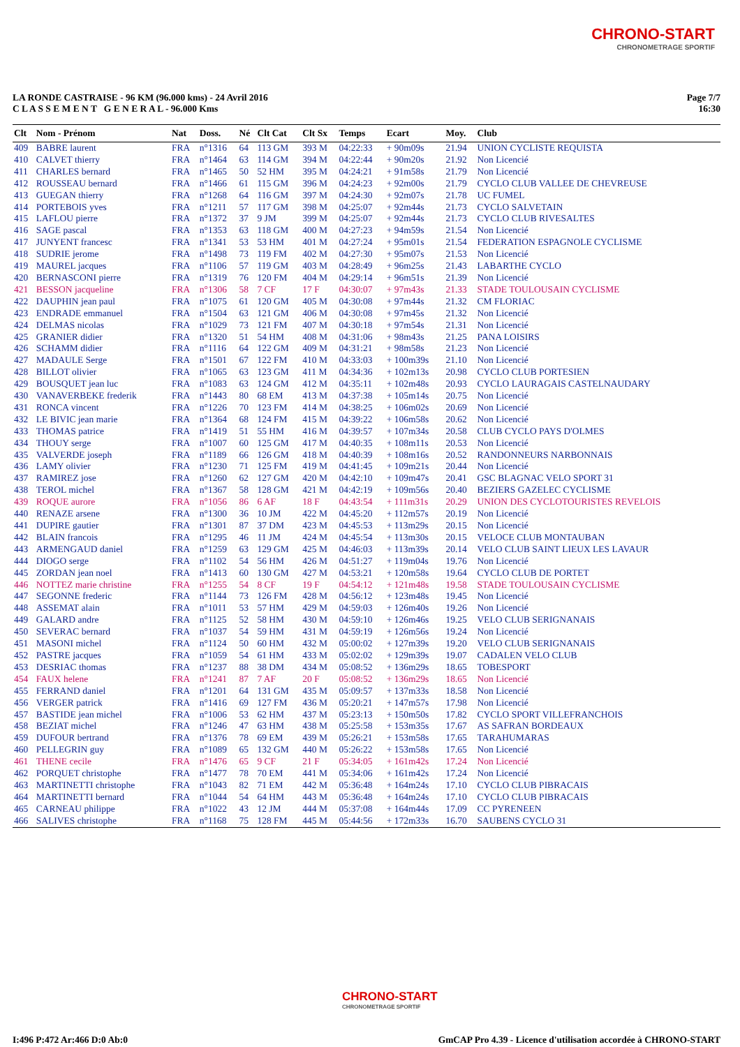CHRONO-START
CHRONOMETRAGE SPORTIF
LA RONDE CASTRAISE - 96 KM (96.000 kms) - 24 Avril 2016
C L A S S E M E N T G E N E R A L - 96.000 Kms
Page 7/7
16:30
| Clt | Nom - Prénom | Nat | Doss. | Né | Clt Cat | Clt Sx | Temps | Ecart | Moy. | Club |
| --- | --- | --- | --- | --- | --- | --- | --- | --- | --- | --- |
| 409 | BABRE laurent | FRA | n°1316 | 64 | 113 GM | 393 M | 04:22:33 | + 90m09s | 21.94 | UNION CYCLISTE REQUISTA |
| 410 | CALVET thierry | FRA | n°1464 | 63 | 114 GM | 394 M | 04:22:44 | + 90m20s | 21.92 | Non Licencié |
| 411 | CHARLES bernard | FRA | n°1465 | 50 | 52 HM | 395 M | 04:24:21 | + 91m58s | 21.79 | Non Licencié |
| 412 | ROUSSEAU bernard | FRA | n°1466 | 61 | 115 GM | 396 M | 04:24:23 | + 92m00s | 21.79 | CYCLO CLUB VALLEE DE CHEVREUSE |
| 413 | GUEGAN thierry | FRA | n°1268 | 64 | 116 GM | 397 M | 04:24:30 | + 92m07s | 21.78 | UC FUMEL |
| 414 | PORTEBOIS yves | FRA | n°1211 | 57 | 117 GM | 398 M | 04:25:07 | + 92m44s | 21.73 | CYCLO SALVETAIN |
| 415 | LAFLOU pierre | FRA | n°1372 | 37 | 9 JM | 399 M | 04:25:07 | + 92m44s | 21.73 | CYCLO CLUB RIVESALTES |
| 416 | SAGE pascal | FRA | n°1353 | 63 | 118 GM | 400 M | 04:27:23 | + 94m59s | 21.54 | Non Licencié |
| 417 | JUNYENT francesc | FRA | n°1341 | 53 | 53 HM | 401 M | 04:27:24 | + 95m01s | 21.54 | FEDERATION ESPAGNOLE CYCLISME |
| 418 | SUDRIE jerome | FRA | n°1498 | 73 | 119 FM | 402 M | 04:27:30 | + 95m07s | 21.53 | Non Licencié |
| 419 | MAUREL jacques | FRA | n°1106 | 57 | 119 GM | 403 M | 04:28:49 | + 96m25s | 21.43 | LABARTHE CYCLO |
| 420 | BERNASCONI pierre | FRA | n°1319 | 76 | 120 FM | 404 M | 04:29:14 | + 96m51s | 21.39 | Non Licencié |
| 421 | BESSON jacqueline | FRA | n°1306 | 58 | 7 CF | 17 F | 04:30:07 | + 97m43s | 21.33 | STADE TOULOUSAIN CYCLISME |
| 422 | DAUPHIN jean paul | FRA | n°1075 | 61 | 120 GM | 405 M | 04:30:08 | + 97m44s | 21.32 | CM FLORIAC |
| 423 | ENDRADE emmanuel | FRA | n°1504 | 63 | 121 GM | 406 M | 04:30:08 | + 97m45s | 21.32 | Non Licencié |
| 424 | DELMAS nicolas | FRA | n°1029 | 73 | 121 FM | 407 M | 04:30:18 | + 97m54s | 21.31 | Non Licencié |
| 425 | GRANIER didier | FRA | n°1320 | 51 | 54 HM | 408 M | 04:31:06 | + 98m43s | 21.25 | PANA LOISIRS |
| 426 | SCHAMM didier | FRA | n°1116 | 64 | 122 GM | 409 M | 04:31:21 | + 98m58s | 21.23 | Non Licencié |
| 427 | MADAULE Serge | FRA | n°1501 | 67 | 122 FM | 410 M | 04:33:03 | + 100m39s | 21.10 | Non Licencié |
| 428 | BILLOT olivier | FRA | n°1065 | 63 | 123 GM | 411 M | 04:34:36 | + 102m13s | 20.98 | CYCLO CLUB PORTESIEN |
| 429 | BOUSQUET jean luc | FRA | n°1083 | 63 | 124 GM | 412 M | 04:35:11 | + 102m48s | 20.93 | CYCLO LAURAGAIS CASTELNAUDARY |
| 430 | VANAVERBEKE frederik | FRA | n°1443 | 80 | 68 EM | 413 M | 04:37:38 | + 105m14s | 20.75 | Non Licencié |
| 431 | RONCA vincent | FRA | n°1226 | 70 | 123 FM | 414 M | 04:38:25 | + 106m02s | 20.69 | Non Licencié |
| 432 | LE BIVIC jean marie | FRA | n°1364 | 68 | 124 FM | 415 M | 04:39:22 | + 106m58s | 20.62 | Non Licencié |
| 433 | THOMAS patrice | FRA | n°1419 | 51 | 55 HM | 416 M | 04:39:57 | + 107m34s | 20.58 | CLUB CYCLO PAYS D'OLMES |
| 434 | THOUY serge | FRA | n°1007 | 60 | 125 GM | 417 M | 04:40:35 | + 108m11s | 20.53 | Non Licencié |
| 435 | VALVERDE joseph | FRA | n°1189 | 66 | 126 GM | 418 M | 04:40:39 | + 108m16s | 20.52 | RANDONNEURS NARBONNAIS |
| 436 | LAMY olivier | FRA | n°1230 | 71 | 125 FM | 419 M | 04:41:45 | + 109m21s | 20.44 | Non Licencié |
| 437 | RAMIREZ jose | FRA | n°1260 | 62 | 127 GM | 420 M | 04:42:10 | + 109m47s | 20.41 | GSC BLAGNAC VELO SPORT 31 |
| 438 | TEROL michel | FRA | n°1367 | 58 | 128 GM | 421 M | 04:42:19 | + 109m56s | 20.40 | BEZIERS GAZELEC CYCLISME |
| 439 | ROQUE aurore | FRA | n°1056 | 86 | 6 AF | 18 F | 04:43:54 | + 111m31s | 20.29 | UNION DES CYCLOTOURISTES REVELOIS |
| 440 | RENAZE arsene | FRA | n°1300 | 36 | 10 JM | 422 M | 04:45:20 | + 112m57s | 20.19 | Non Licencié |
| 441 | DUPIRE gautier | FRA | n°1301 | 87 | 37 DM | 423 M | 04:45:53 | + 113m29s | 20.15 | Non Licencié |
| 442 | BLAIN francois | FRA | n°1295 | 46 | 11 JM | 424 M | 04:45:54 | + 113m30s | 20.15 | VELOCE CLUB MONTAUBAN |
| 443 | ARMENGAUD daniel | FRA | n°1259 | 63 | 129 GM | 425 M | 04:46:03 | + 113m39s | 20.14 | VELO CLUB SAINT LIEUX LES LAVAUR |
| 444 | DIOGO serge | FRA | n°1102 | 54 | 56 HM | 426 M | 04:51:27 | + 119m04s | 19.76 | Non Licencié |
| 445 | ZORDAN jean noel | FRA | n°1413 | 60 | 130 GM | 427 M | 04:53:21 | + 120m58s | 19.64 | CYCLO CLUB DE PORTET |
| 446 | NOTTEZ marie christine | FRA | n°1255 | 54 | 8 CF | 19 F | 04:54:12 | + 121m48s | 19.58 | STADE TOULOUSAIN CYCLISME |
| 447 | SEGONNE frederic | FRA | n°1144 | 73 | 126 FM | 428 M | 04:56:12 | + 123m48s | 19.45 | Non Licencié |
| 448 | ASSEMAT alain | FRA | n°1011 | 53 | 57 HM | 429 M | 04:59:03 | + 126m40s | 19.26 | Non Licencié |
| 449 | GALARD andre | FRA | n°1125 | 52 | 58 HM | 430 M | 04:59:10 | + 126m46s | 19.25 | VELO CLUB SERIGNANAIS |
| 450 | SEVERAC bernard | FRA | n°1037 | 54 | 59 HM | 431 M | 04:59:19 | + 126m56s | 19.24 | Non Licencié |
| 451 | MASONI michel | FRA | n°1124 | 50 | 60 HM | 432 M | 05:00:02 | + 127m39s | 19.20 | VELO CLUB SERIGNANAIS |
| 452 | PASTRE jacques | FRA | n°1059 | 54 | 61 HM | 433 M | 05:02:02 | + 129m39s | 19.07 | CADALEN VELO CLUB |
| 453 | DESRIAC thomas | FRA | n°1237 | 88 | 38 DM | 434 M | 05:08:52 | + 136m29s | 18.65 | TOBESPORT |
| 454 | FAUX helene | FRA | n°1241 | 87 | 7 AF | 20 F | 05:08:52 | + 136m29s | 18.65 | Non Licencié |
| 455 | FERRAND daniel | FRA | n°1201 | 64 | 131 GM | 435 M | 05:09:57 | + 137m33s | 18.58 | Non Licencié |
| 456 | VERGER patrick | FRA | n°1416 | 69 | 127 FM | 436 M | 05:20:21 | + 147m57s | 17.98 | Non Licencié |
| 457 | BASTIDE jean michel | FRA | n°1006 | 53 | 62 HM | 437 M | 05:23:13 | + 150m50s | 17.82 | CYCLO SPORT VILLEFRANCHOIS |
| 458 | BEZIAT michel | FRA | n°1246 | 47 | 63 HM | 438 M | 05:25:58 | + 153m35s | 17.67 | AS SAFRAN BORDEAUX |
| 459 | DUFOUR bertrand | FRA | n°1376 | 78 | 69 EM | 439 M | 05:26:21 | + 153m58s | 17.65 | TARAHUMARAS |
| 460 | PELLEGRIN guy | FRA | n°1089 | 65 | 132 GM | 440 M | 05:26:22 | + 153m58s | 17.65 | Non Licencié |
| 461 | THENE cecile | FRA | n°1476 | 65 | 9 CF | 21 F | 05:34:05 | + 161m42s | 17.24 | Non Licencié |
| 462 | PORQUET christophe | FRA | n°1477 | 78 | 70 EM | 441 M | 05:34:06 | + 161m42s | 17.24 | Non Licencié |
| 463 | MARTINETTI christophe | FRA | n°1043 | 82 | 71 EM | 442 M | 05:36:48 | + 164m24s | 17.10 | CYCLO CLUB PIBRACAIS |
| 464 | MARTINETTI bernard | FRA | n°1044 | 54 | 64 HM | 443 M | 05:36:48 | + 164m24s | 17.10 | CYCLO CLUB PIBRACAIS |
| 465 | CARNEAU philippe | FRA | n°1022 | 43 | 12 JM | 444 M | 05:37:08 | + 164m44s | 17.09 | CC PYRENEEN |
| 466 | SALIVES christophe | FRA | n°1168 | 75 | 128 FM | 445 M | 05:44:56 | + 172m33s | 16.70 | SAUBENS CYCLO 31 |
CHRONO-START
CHRONOMETRAGE SPORTIF
I:496 P:472 Ar:466 D:0 Ab:0 GmCAP Pro 4.39 - Licence d'utilisation accordée à CHRONO-START